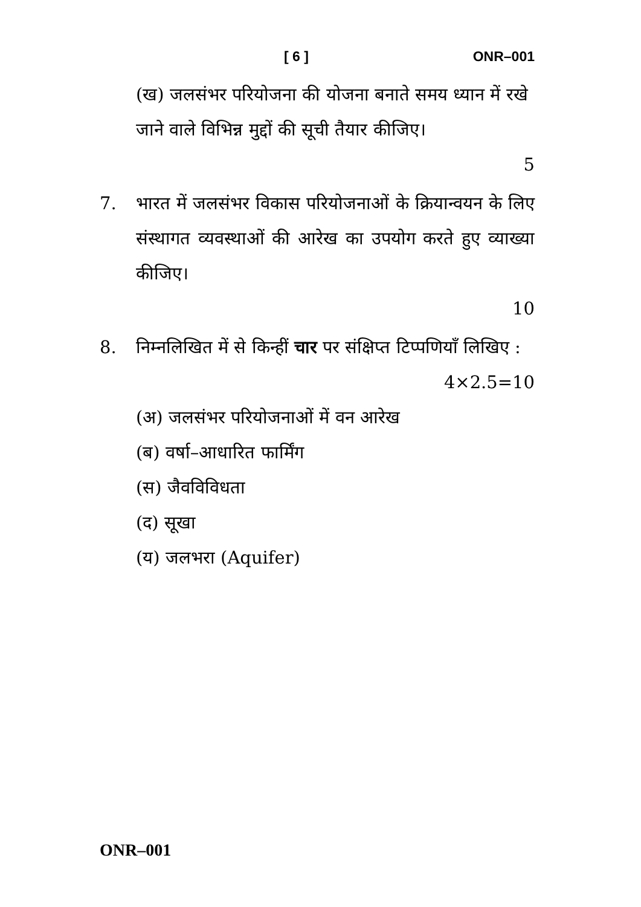[ 6 ] ONR–001
(ख) जलसंभर परियोजना की योजना बनाते समय ध्यान में रखे जाने वाले विभिन्न मुद्दों की सूची तैयार कीजिए।
5
7. भारत में जलसंभर विकास परियोजनाओं के क्रियान्वयन के लिए संस्थागत व्यवस्थाओं की आरेख का उपयोग करते हुए व्याख्या कीजिए।
10
8. निम्नलिखित में से किन्हीं चार पर संक्षिप्त टिप्पणियाँ लिखिए :
4×2.5=10
(अ) जलसंभर परियोजनाओं में वन आरेख
(ब) वर्षा–आधारित फार्मिंग
(स) जैवविविधता
(द) सूखा
(य) जलभरा (Aquifer)
ONR–001